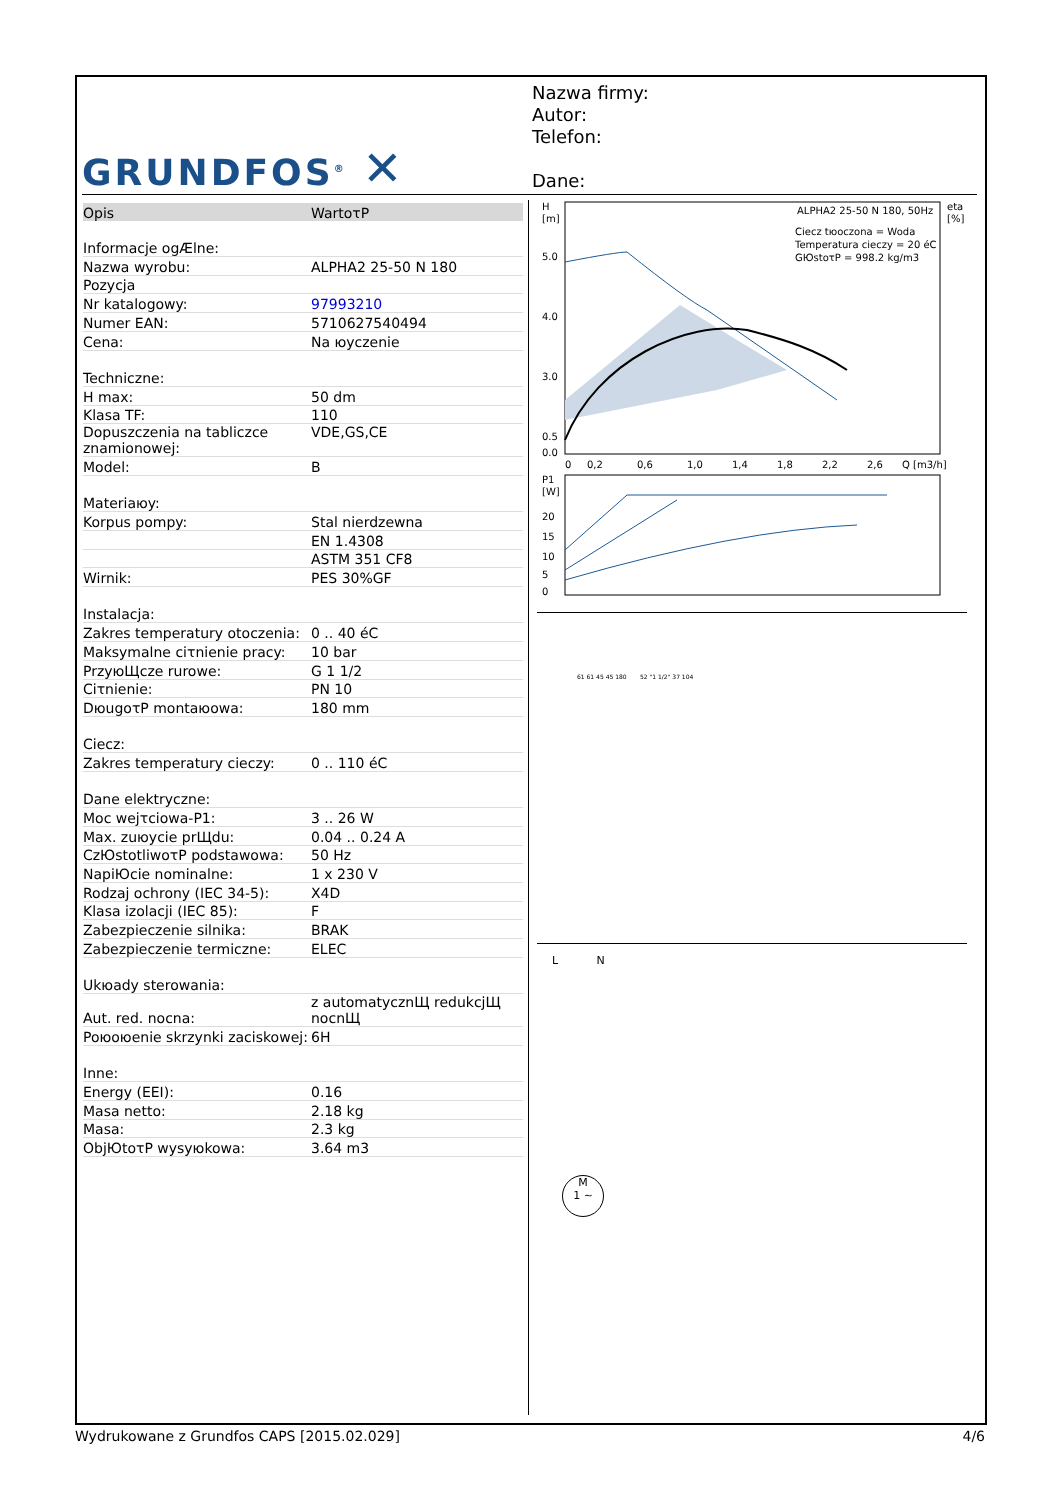GRUNDFOS<sup>®</sup> ✕
Nazwa firmy:
Autor:
Telefon:
Dane:
| Opis | WartoτP |
| --- | --- |
| Informacje ogÆlne: | |
| Nazwa wyrobu: | ALPHA2 25-50 N 180 |
| Pozycja | |
| Nr katalogowy: | 97993210 |
| Numer EAN: | 5710627540494 |
| Cena: | Na юyczenie |
| Techniczne: | |
| H max: | 50 dm |
| Klasa TF: | 110 |
| Dopuszczenia na tabliczce znamionowej: | VDE,GS,CE |
| Model: | B |
| Materiaюy: | |
| Korpus pompy: | Stal nierdzewna |
| | EN 1.4308 |
| | ASTM 351 CF8 |
| Wirnik: | PES 30%GF |
| Instalacja: | |
| Zakres temperatury otoczenia: | 0 .. 40 éC |
| Maksymalne ciτnienie pracy: | 10 bar |
| PrzyюЩcze rurowe: | G 1 1/2 |
| Ciτnienie: | PN 10 |
| DюugoτP montaюowa: | 180 mm |
| Ciecz: | |
| Zakres temperatury cieczy: | 0 .. 110 éC |
| Dane elektryczne: | |
| Moc wejτciowa-P1: | 3 .. 26 W |
| Max. zuюycie prЩdu: | 0.04 .. 0.24 A |
| CzЮstotliwoτP podstawowa: | 50 Hz |
| NapiЮcie nominalne: | 1 x 230 V |
| Rodzaj ochrony (IEC 34-5): | X4D |
| Klasa izolacji (IEC 85): | F |
| Zabezpieczenie silnika: | BRAK |
| Zabezpieczenie termiczne: | ELEC |
| Ukюady sterowania: | |
| Aut. red. nocna: | z automatycznЩ redukcjЩ nocnЩ |
| Poюoюenie skrzynki zaciskowej: | 6H |
| Inne: | |
| Energy (EEI): | 0.16 |
| Masa netto: | 2.18 kg |
| Masa: | 2.3 kg |
| ObjЮtoτP wysyюkowa: | 3.64 m3 |
H
[m]
eta
[%]
5.0
4.0
3.0
0.5
0.0
0
0,2
0,6
1,0
1,4
1,8
2,2
2,6
Q [m3/h]
ALPHA2 25-50 N 180, 50Hz
Ciecz tюoczona = Woda
Temperatura cieczy = 20 éC
GЮstoτP = 998.2 kg/m3
P1
[W]
20
15
10
5
0
61 61 45 45 180 52 "1 1/2" 37 104
L N
M
1 ~
Wydrukowane z Grundfos CAPS [2015.02.029] 4/6